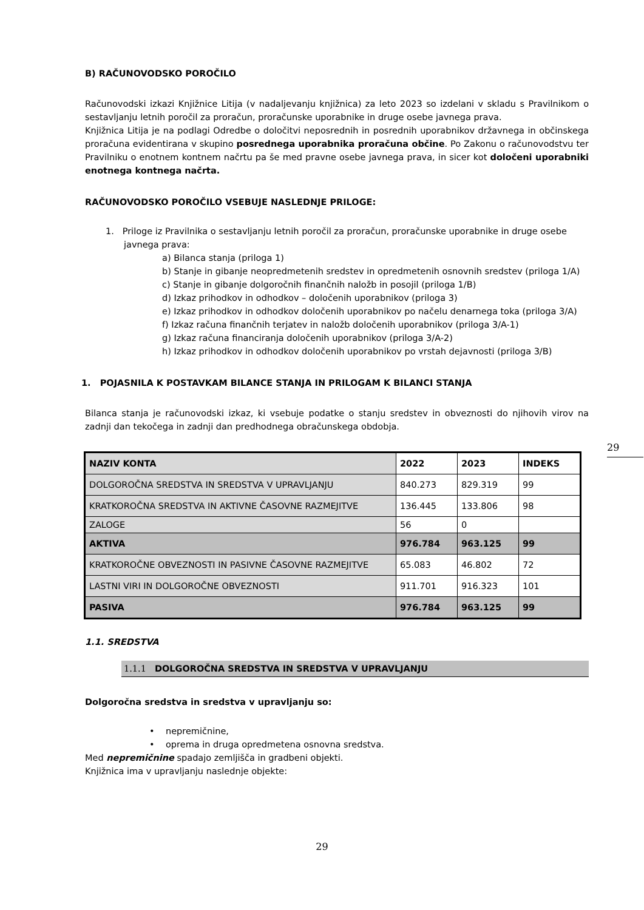B) RAČUNOVODSKO POROČILO
Računovodski izkazi Knjižnice Litija (v nadaljevanju knjižnica) za leto 2023 so izdelani v skladu s Pravilnikom o sestavljanju letnih poročil za proračun, proračunske uporabnike in druge osebe javnega prava.
Knjižnica Litija je na podlagi Odredbe o določitvi neposrednih in posrednih uporabnikov državnega in občinskega proračuna evidentirana v skupino posrednega uporabnika proračuna občine. Po Zakonu o računovodstvu ter Pravilniku o enotnem kontnem načrtu pa še med pravne osebe javnega prava, in sicer kot določeni uporabniki enotnega kontnega načrta.
RAČUNOVODSKO POROČILO VSEBUJE NASLEDNJE PRILOGE:
1. Priloge iz Pravilnika o sestavljanju letnih poročil za proračun, proračunske uporabnike in druge osebe javnega prava:
a) Bilanca stanja (priloga 1)
b) Stanje in gibanje neopredmetenih sredstev in opredmetenih osnovnih sredstev (priloga 1/A)
c) Stanje in gibanje dolgoročnih finančnih naložb in posojil (priloga 1/B)
d) Izkaz prihodkov in odhodkov – določenih uporabnikov (priloga 3)
e) Izkaz prihodkov in odhodkov določenih uporabnikov po načelu denarnega toka (priloga 3/A)
f) Izkaz računa finančnih terjatev in naložb določenih uporabnikov (priloga 3/A-1)
g) Izkaz računa financiranja določenih uporabnikov (priloga 3/A-2)
h) Izkaz prihodkov in odhodkov določenih uporabnikov po vrstah dejavnosti (priloga 3/B)
1. POJASNILA K POSTAVKAM BILANCE STANJA IN PRILOGAM K BILANCI STANJA
Bilanca stanja je računovodski izkaz, ki vsebuje podatke o stanju sredstev in obveznosti do njihovih virov na zadnji dan tekočega in zadnji dan predhodnega obračunskega obdobja.
| NAZIV KONTA | 2022 | 2023 | INDEKS |
| DOLGOROČNA SREDSTVA IN SREDSTVA V UPRAVLJANJU | 840.273 | 829.319 | 99 |
| KRATKOROČNA SREDSTVA IN AKTIVNE ČASOVNE RAZMEJITVE | 136.445 | 133.806 | 98 |
| ZALOGE | 56 | 0 | |
| AKTIVA | 976.784 | 963.125 | 99 |
| KRATKOROČNE OBVEZNOSTI IN PASIVNE ČASOVNE RAZMEJITVE | 65.083 | 46.802 | 72 |
| LASTNI VIRI IN DOLGOROČNE OBVEZNOSTI | 911.701 | 916.323 | 101 |
| PASIVA | 976.784 | 963.125 | 99 |
1.1. SREDSTVA
1.1.1 DOLGOROČNA SREDSTVA IN SREDSTVA V UPRAVLJANJU
Dolgoročna sredstva in sredstva v upravljanju so:
• nepremičnine,
• oprema in druga opredmetena osnovna sredstva.
Med nepremičnine spadajo zemljišča in gradbeni objekti.
Knjižnica ima v upravljanju naslednje objekte:
29
29